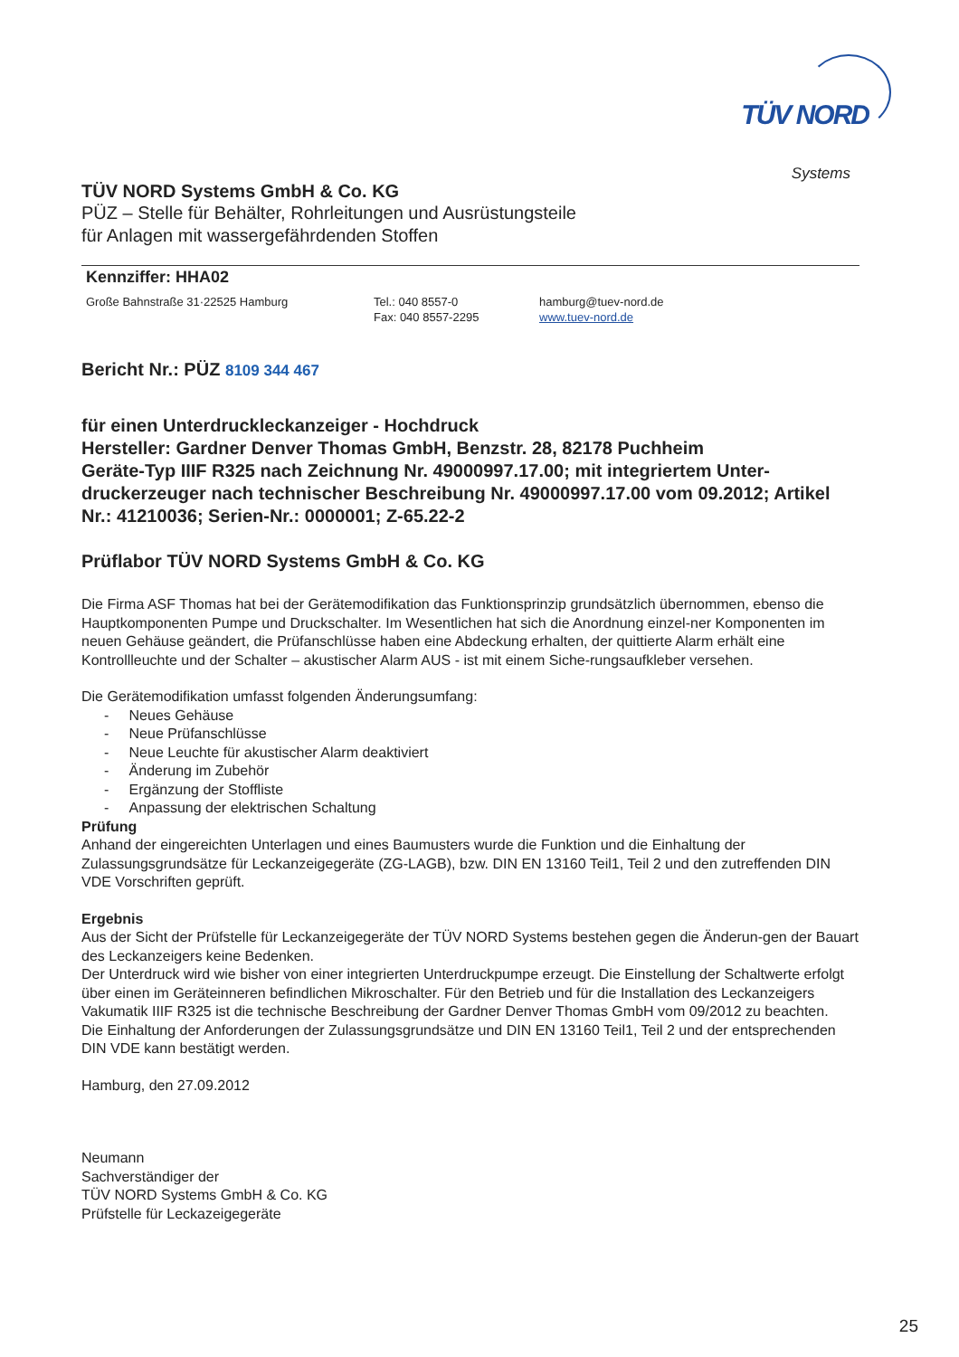TÜV NORD
Systems
TÜV NORD Systems GmbH & Co. KG
PÜZ – Stelle für Behälter, Rohrleitungen und Ausrüstungsteile
für Anlagen mit wassergefährdenden Stoffen
Kennziffer: HHA02
Große Bahnstraße 31·22525 Hamburg Tel.: 040 8557-0
Fax: 040 8557-2295
hamburg@tuev-nord.de
www.tuev-nord.de
Bericht Nr.: PÜZ 8109 344 467
für einen Unterdruckleckanzeiger - Hochdruck
Hersteller: Gardner Denver Thomas GmbH, Benzstr. 28, 82178 Puchheim
Geräte-Typ IIIF R325 nach Zeichnung Nr. 49000997.17.00; mit integriertem Unter-druckerzeuger nach technischer Beschreibung Nr. 49000997.17.00 vom 09.2012; Artikel Nr.: 41210036; Serien-Nr.: 0000001; Z-65.22-2
Prüflabor TÜV NORD Systems GmbH & Co. KG
Die Firma ASF Thomas hat bei der Gerätemodifikation das Funktionsprinzip grundsätzlich übernommen, ebenso die Hauptkomponenten Pumpe und Druckschalter. Im Wesentlichen hat sich die Anordnung einzel-ner Komponenten im neuen Gehäuse geändert, die Prüfanschlüsse haben eine Abdeckung erhalten, der quittierte Alarm erhält eine Kontrollleuchte und der Schalter – akustischer Alarm AUS - ist mit einem Siche-rungsaufkleber versehen.
Die Gerätemodifikation umfasst folgenden Änderungsumfang:
- Neues Gehäuse
- Neue Prüfanschlüsse
- Neue Leuchte für akustischer Alarm deaktiviert
- Änderung im Zubehör
- Ergänzung der Stoffliste
- Anpassung der elektrischen Schaltung
Prüfung
Anhand der eingereichten Unterlagen und eines Baumusters wurde die Funktion und die Einhaltung der Zulassungsgrundsätze für Leckanzeigegeräte (ZG-LAGB), bzw. DIN EN 13160 Teil1, Teil 2 und den zutreffenden DIN VDE Vorschriften geprüft.
Ergebnis
Aus der Sicht der Prüfstelle für Leckanzeigegeräte der TÜV NORD Systems bestehen gegen die Änderun-gen der Bauart des Leckanzeigers keine Bedenken.
Der Unterdruck wird wie bisher von einer integrierten Unterdruckpumpe erzeugt. Die Einstellung der Schaltwerte erfolgt über einen im Geräteinneren befindlichen Mikroschalter. Für den Betrieb und für die Installation des Leckanzeigers Vakumatik IIIF R325 ist die technische Beschreibung der Gardner Denver Thomas GmbH vom 09/2012 zu beachten.
Die Einhaltung der Anforderungen der Zulassungsgrundsätze und DIN EN 13160 Teil1, Teil 2 und der entsprechenden DIN VDE kann bestätigt werden.
Hamburg, den 27.09.2012
Neumann
Sachverständiger der
TÜV NORD Systems GmbH & Co. KG
Prüfstelle für Leckazeigegeräte
25